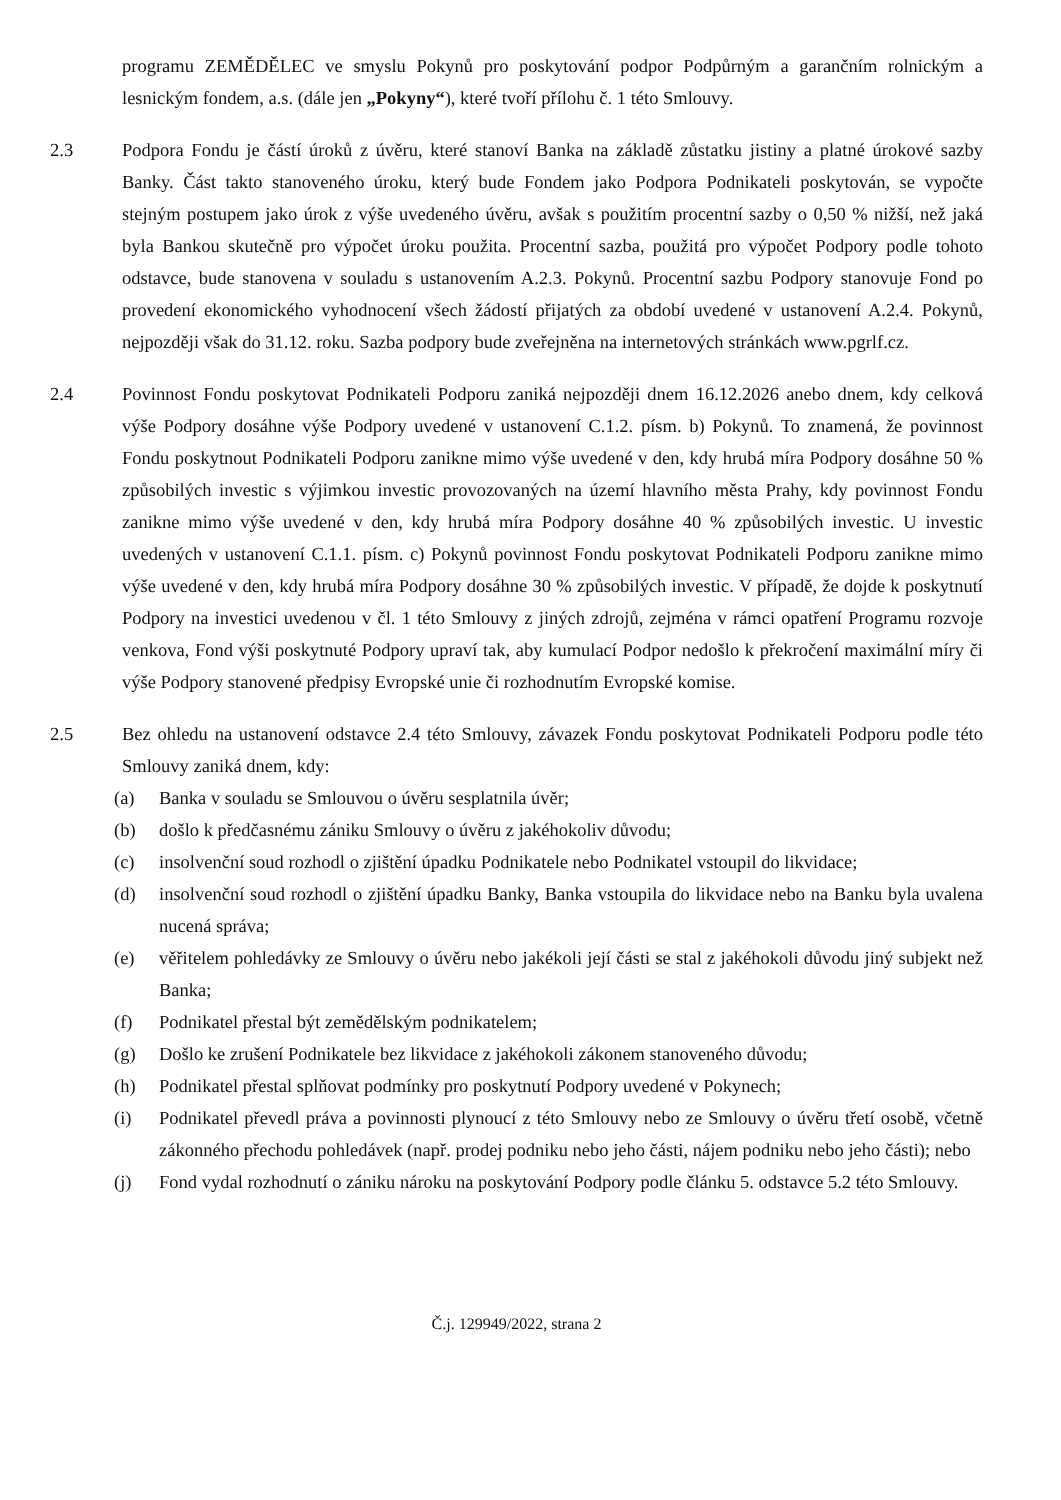programu ZEMĚDĚLEC ve smyslu Pokynů pro poskytování podpor Podpůrným a garančním rolnickým a lesnickým fondem, a.s. (dále jen „Pokyny“), které tvoří přílohu č. 1 této Smlouvy.
2.3 Podpora Fondu je částí úroků z úvěru, které stanoví Banka na základě zůstatku jistiny a platné úrokové sazby Banky. Část takto stanoveného úroku, který bude Fondem jako Podpora Podnikateli poskytován, se vypočte stejným postupem jako úrok z výše uvedeného úvěru, avšak s použitím procentní sazby o 0,50 % nižší, než jaká byla Bankou skutečně pro výpočet úroku použita. Procentní sazba, použitá pro výpočet Podpory podle tohoto odstavce, bude stanovena v souladu s ustanovením A.2.3. Pokynů. Procentní sazbu Podpory stanovuje Fond po provedení ekonomického vyhodnocení všech žádostí přijatých za období uvedené v ustanovení A.2.4. Pokynů, nejpozději však do 31.12. roku. Sazba podpory bude zveřejněna na internetových stránkách www.pgrlf.cz.
2.4 Povinnost Fondu poskytovat Podnikateli Podporu zaniká nejpozději dnem 16.12.2026 anebo dnem, kdy celková výše Podpory dosáhne výše Podpory uvedené v ustanovení C.1.2. písm. b) Pokynů. To znamená, že povinnost Fondu poskytnout Podnikateli Podporu zanikne mimo výše uvedené v den, kdy hrubá míra Podpory dosáhne 50 % způsobilých investic s výjimkou investic provozovaných na území hlavního města Prahy, kdy povinnost Fondu zanikne mimo výše uvedené v den, kdy hrubá míra Podpory dosáhne 40 % způsobilých investic. U investic uvedených v ustanovení C.1.1. písm. c) Pokynů povinnost Fondu poskytovat Podnikateli Podporu zanikne mimo výše uvedené v den, kdy hrubá míra Podpory dosáhne 30 % způsobilých investic. V případě, že dojde k poskytnutí Podpory na investici uvedenou v čl. 1 této Smlouvy z jiných zdrojů, zejména v rámci opatření Programu rozvoje venkova, Fond výši poskytnuté Podpory upraví tak, aby kumulací Podpor nedošlo k překročení maximální míry či výše Podpory stanovené předpisy Evropské unie či rozhodnutím Evropské komise.
2.5 Bez ohledu na ustanovení odstavce 2.4 této Smlouvy, závazek Fondu poskytovat Podnikateli Podporu podle této Smlouvy zaniká dnem, kdy:
(a) Banka v souladu se Smlouvou o úvěru sesplatnila úvěr;
(b) došlo k předčasnému zániku Smlouvy o úvěru z jakéhokoliv důvodu;
(c) insolvenční soud rozhodl o zjištění úpadku Podnikatele nebo Podnikatel vstoupil do likvidace;
(d) insolvenční soud rozhodl o zjištění úpadku Banky, Banka vstoupila do likvidace nebo na Banku byla uvalena nucená správa;
(e) věřitelem pohledávky ze Smlouvy o úvěru nebo jakékoli její části se stal z jakéhokoli důvodu jiný subjekt než Banka;
(f) Podnikatel přestal být zemědělským podnikatelem;
(g) Došlo ke zrušení Podnikatele bez likvidace z jakéhokoli zákonem stanoveného důvodu;
(h) Podnikatel přestal splňovat podmínky pro poskytnutí Podpory uvedené v Pokynech;
(i) Podnikatel převedl práva a povinnosti plynoucí z této Smlouvy nebo ze Smlouvy o úvěru třetí osobě, včetně zákonného přechodu pohledávek (např. prodej podniku nebo jeho části, nájem podniku nebo jeho části); nebo
(j) Fond vydal rozhodnutí o zániku nároku na poskytování Podpory podle článku 5. odstavce 5.2 této Smlouvy.
Č.j. 129949/2022, strana 2